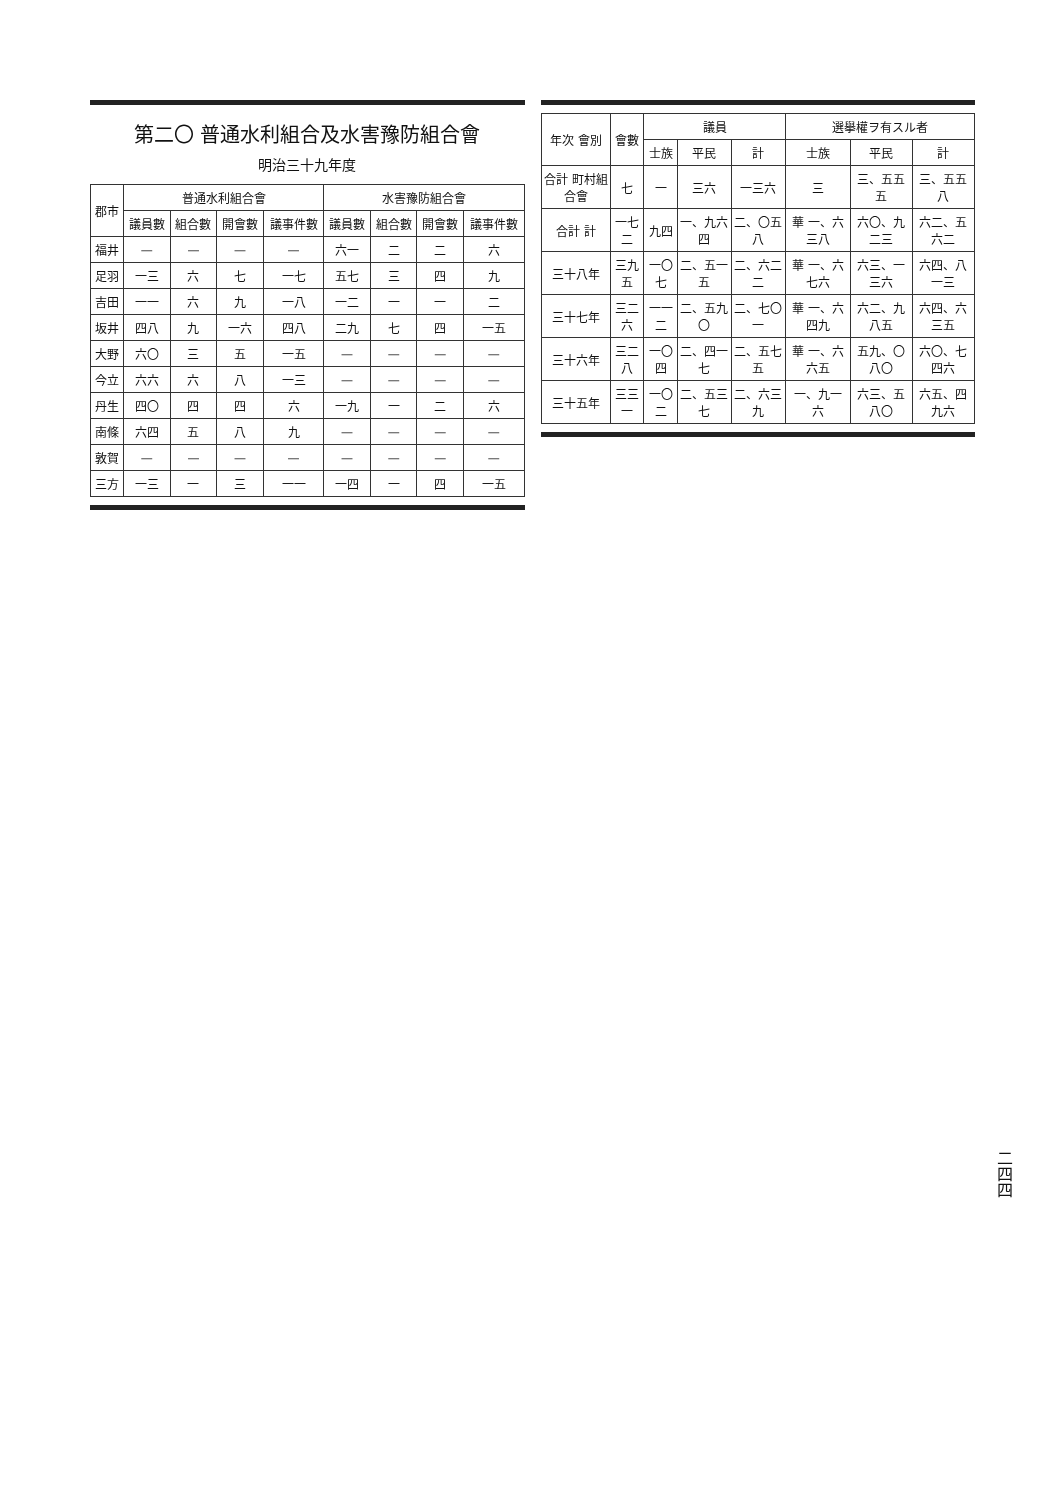二四四
| 年次 會別 | 會數 | 議員 | | | 選擧權ヲ有スル者 | | |
| --- | --- | --- | --- | --- | --- | --- | --- |
| | | 士族 | 平民 | 計 | 士族 | 平民 | 計 |
| 合計 町村組合會 | 七 | 一 | 三六 | 一三六 | 三 | 三、五五五 | 三、五五八 |
| 合計 計 | 一七二 | 九四 | 一、九六四 | 二、〇五八 | 華 一、六三八 | 六〇、九二三 | 六二、五六二 |
| 三十八年 | 三九五 | 一〇七 | 二、五一五 | 二、六二二 | 華 一、六七六 | 六三、一三六 | 六四、八一三 |
| 三十七年 | 三二六 | 一一二 | 二、五九〇 | 二、七〇一 | 華 一、六四九 | 六二、九八五 | 六四、六三五 |
| 三十六年 | 三二八 | 一〇四 | 二、四一七 | 二、五七五 | 華 一、六六五 | 五九、〇八〇 | 六〇、七四六 |
| 三十五年 | 三三一 | 一〇二 | 二、五三七 | 二、六三九 | 一、九一六 | 六三、五八〇 | 六五、四九六 |
第二〇 普通水利組合及水害豫防組合會
明治三十九年度
| 郡市 | 普通水利組合會 | | | | 水害豫防組合會 | | | |
| --- | --- | --- | --- | --- | --- | --- | --- | --- |
| | 議員數 | 組合數 | 開會數 | 議事件數 | 議員數 | 組合數 | 開會數 | 議事件數 |
| 福井 | — | — | — | — | 六一 | 二 | 二 | 六 |
| 足羽 | 一三 | 六 | 七 | 一七 | 五七 | 三 | 四 | 九 |
| 吉田 | 一一 | 六 | 九 | 一八 | 一二 | 一 | 一 | 二 |
| 坂井 | 四八 | 九 | 一六 | 四八 | 二九 | 七 | 四 | 一五 |
| 大野 | 六〇 | 三 | 五 | 一五 | — | — | — | — |
| 今立 | 六六 | 六 | 八 | 一三 | — | — | — | — |
| 丹生 | 四〇 | 四 | 四 | 六 | 一九 | 一 | 二 | 六 |
| 南條 | 六四 | 五 | 八 | 九 | — | — | — | — |
| 敦賀 | — | — | — | — | — | — | — | — |
| 三方 | 一三 | 一 | 三 | 一一 | 一四 | 一 | 四 | 一五 |